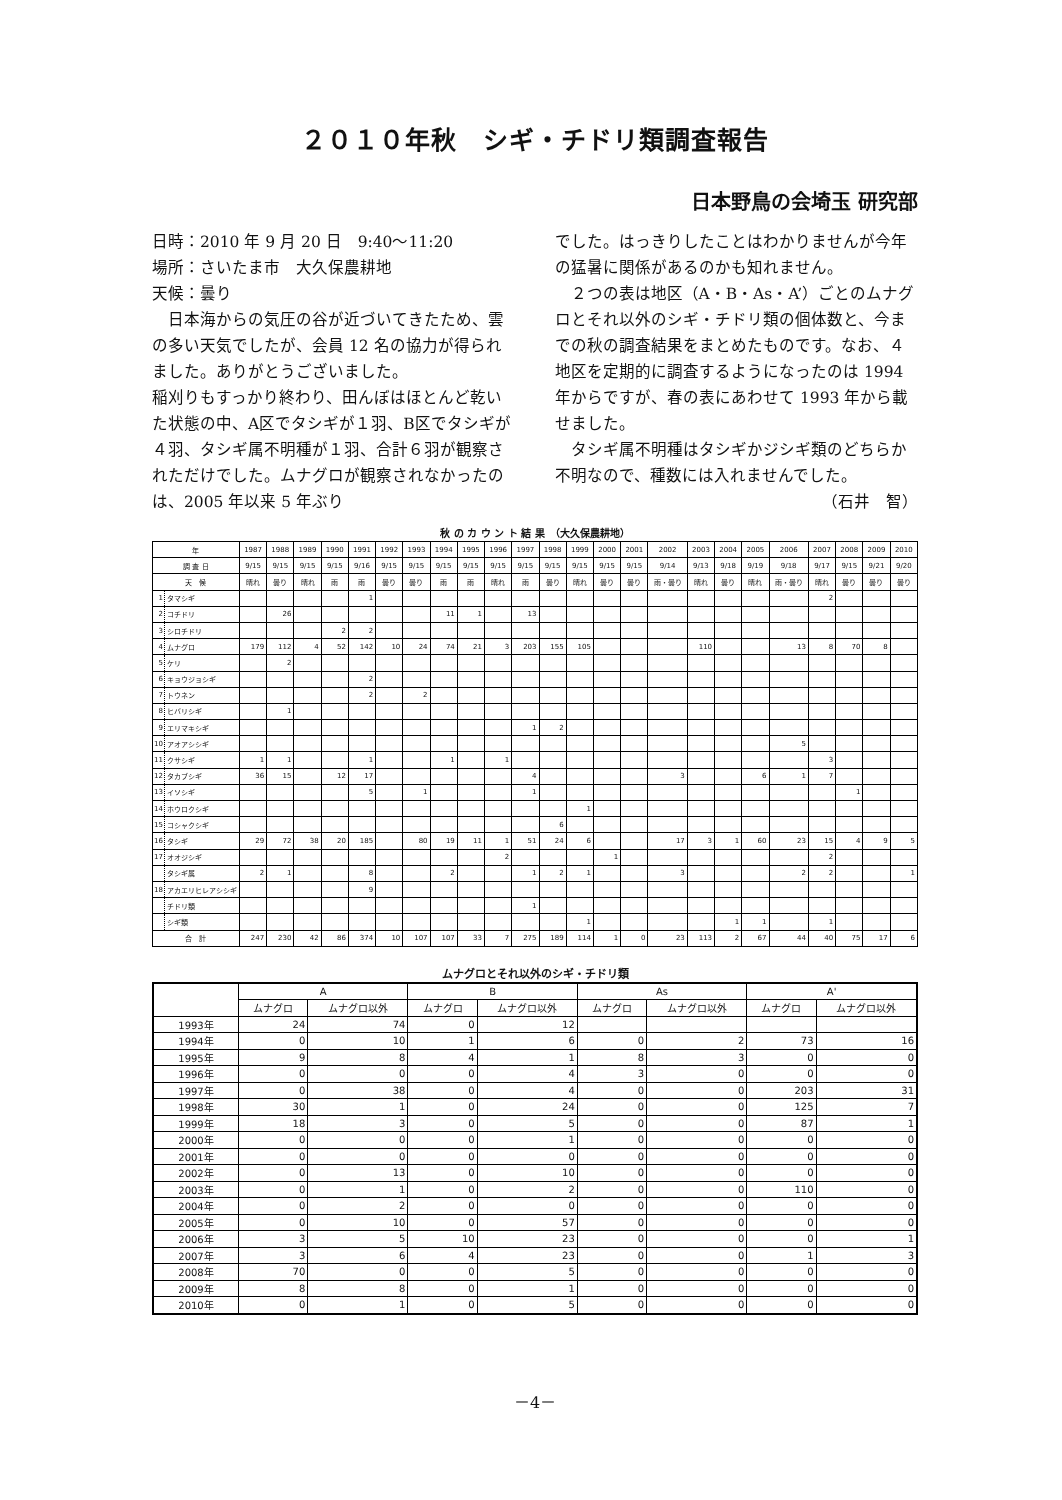２０１０年秋　シギ・チドリ類調査報告
日本野鳥の会埼玉 研究部
日時：2010 年 9 月 20 日　9:40〜11:20
場所：さいたま市　大久保農耕地
天候：曇り
日本海からの気圧の谷が近づいてきたため、雲の多い天気でしたが、会員 12 名の協力が得られました。ありがとうございました。
稲刈りもすっかり終わり、田んぼはほとんど乾いた状態の中、A区でタシギが１羽、B区でタシギが４羽、タシギ属不明種が１羽、合計６羽が観察されただけでした。ムナグロが観察されなかったのは、2005 年以来 5 年ぶり
でした。はっきりしたことはわかりませんが今年の猛暑に関係があるのかも知れません。
２つの表は地区（A・B・As・A’）ごとのムナグロとそれ以外のシギ・チドリ類の個体数と、今までの秋の調査結果をまとめたものです。なお、４地区を定期的に調査するようになったのは 1994 年からですが、春の表にあわせて 1993 年から載せました。
タシギ属不明種はタシギかジシギ類のどちらか不明なので、種数には入れませんでした。
（石井　智）
秋 の カ ウ ン ト 結 果　（大久保農耕地）
| 年 | | 1987 | 1988 | 1989 | 1990 | 1991 | 1992 | 1993 | 1994 | 1995 | 1996 | 1997 | 1998 | 1999 | 2000 | 2001 | 2002 | 2003 | 2004 | 2005 | 2006 | 2007 | 2008 | 2009 | 2010 |
| --- | --- | --- | --- | --- | --- | --- | --- | --- | --- | --- | --- | --- | --- | --- | --- | --- | --- | --- | --- | --- | --- | --- | --- | --- | --- |
| 調 査 日 | | 9/15 | 9/15 | 9/15 | 9/15 | 9/16 | 9/15 | 9/15 | 9/15 | 9/15 | 9/15 | 9/15 | 9/15 | 9/15 | 9/15 | 9/15 | 9/14 | 9/13 | 9/18 | 9/19 | 9/18 | 9/17 | 9/15 | 9/21 | 9/20 |
| 天 候 | | 晴れ | 曇り | 晴れ | 雨 | 雨 | 曇り | 曇り | 雨 | 雨 | 晴れ | 雨 | 曇り | 晴れ | 曇り | 曇り | 雨・曇り | 晴れ | 曇り | 晴れ | 雨・曇り | 晴れ | 曇り | 曇り | 曇り |
| 1 | タマシギ | | | | | 1 | | | | | | | | | | | | | | | | 2 | | | |
| 2 | コチドリ | | 26 | | | | | | 11 | 1 | | 13 | | | | | | | | | | | | | |
| 3 | シロチドリ | | | | 2 | 2 | | | | | | | | | | | | | | | | | | | |
| 4 | ムナグロ | 179 | 112 | 4 | 52 | 142 | 10 | 24 | 74 | 21 | 3 | 203 | 155 | 105 | | | | 110 | | | 13 | 8 | 70 | 8 | |
| 5 | ケリ | | 2 | | | | | | | | | | | | | | | | | | | | | | |
| 6 | キョウジョシギ | | | | | 2 | | | | | | | | | | | | | | | | | | | |
| 7 | トウネン | | | | | 2 | | 2 | | | | | | | | | | | | | | | | | |
| 8 | ヒバリシギ | | 1 | | | | | | | | | | | | | | | | | | | | | | |
| 9 | エリマキシギ | | | | | | | | | | | 1 | 2 | | | | | | | | | | | | |
| 10 | アオアシシギ | | | | | | | | | | | | | | | | | | | | 5 | | | | |
| 11 | クサシギ | 1 | 1 | | | 1 | | | 1 | | 1 | | | | | | | | | | | 3 | | | |
| 12 | タカブシギ | 36 | 15 | | 12 | 17 | | | | | | 4 | | | | | 3 | | | 6 | 1 | 7 | | | |
| 13 | イソシギ | | | | | 5 | | 1 | | | | 1 | | | | | | | | | | | 1 | | |
| 14 | ホウロクシギ | | | | | | | | | | | | | 1 | | | | | | | | | | | |
| 15 | コシャクシギ | | | | | | | | | | | | 6 | | | | | | | | | | | | |
| 16 | タシギ | 29 | 72 | 38 | 20 | 185 | | 80 | 19 | 11 | 1 | 51 | 24 | 6 | | | 17 | 3 | 1 | 60 | 23 | 15 | 4 | 9 | 5 |
| 17 | オオジシギ | | | | | | | | | | 2 | | | | 1 | | | | | | | 2 | | | |
| | タシギ属 | 2 | 1 | | | 8 | | | 2 | | | 1 | 2 | 1 | | | 3 | | | | 2 | 2 | | | 1 |
| 18 | アカエリヒレアシシギ | | | | | 9 | | | | | | | | | | | | | | | | | | | |
| | チドリ類 | | | | | | | | | | | 1 | | | | | | | | | | | | | |
| | シギ類 | | | | | | | | | | | | | 1 | | | | | 1 | 1 | | 1 | | | |
| 合 計 | | 247 | 230 | 42 | 86 | 374 | 10 | 107 | 107 | 33 | 7 | 275 | 189 | 114 | 1 | 0 | 23 | 113 | 2 | 67 | 44 | 40 | 75 | 17 | 6 |
ムナグロとそれ以外のシギ・チドリ類
| | A | | B | | As | | A' | |
| --- | --- | --- | --- | --- | --- | --- | --- | --- |
| | ムナグロ | ムナグロ以外 | ムナグロ | ムナグロ以外 | ムナグロ | ムナグロ以外 | ムナグロ | ムナグロ以外 |
| 1993年 | 24 | 74 | 0 | 12 | | | | |
| 1994年 | 0 | 10 | 1 | 6 | 0 | 2 | 73 | 16 |
| 1995年 | 9 | 8 | 4 | 1 | 8 | 3 | 0 | 0 |
| 1996年 | 0 | 0 | 0 | 4 | 3 | 0 | 0 | 0 |
| 1997年 | 0 | 38 | 0 | 4 | 0 | 0 | 203 | 31 |
| 1998年 | 30 | 1 | 0 | 24 | 0 | 0 | 125 | 7 |
| 1999年 | 18 | 3 | 0 | 5 | 0 | 0 | 87 | 1 |
| 2000年 | 0 | 0 | 0 | 1 | 0 | 0 | 0 | 0 |
| 2001年 | 0 | 0 | 0 | 0 | 0 | 0 | 0 | 0 |
| 2002年 | 0 | 13 | 0 | 10 | 0 | 0 | 0 | 0 |
| 2003年 | 0 | 1 | 0 | 2 | 0 | 0 | 110 | 0 |
| 2004年 | 0 | 2 | 0 | 0 | 0 | 0 | 0 | 0 |
| 2005年 | 0 | 10 | 0 | 57 | 0 | 0 | 0 | 0 |
| 2006年 | 3 | 5 | 10 | 23 | 0 | 0 | 0 | 1 |
| 2007年 | 3 | 6 | 4 | 23 | 0 | 0 | 1 | 3 |
| 2008年 | 70 | 0 | 0 | 5 | 0 | 0 | 0 | 0 |
| 2009年 | 8 | 8 | 0 | 1 | 0 | 0 | 0 | 0 |
| 2010年 | 0 | 1 | 0 | 5 | 0 | 0 | 0 | 0 |
－4－